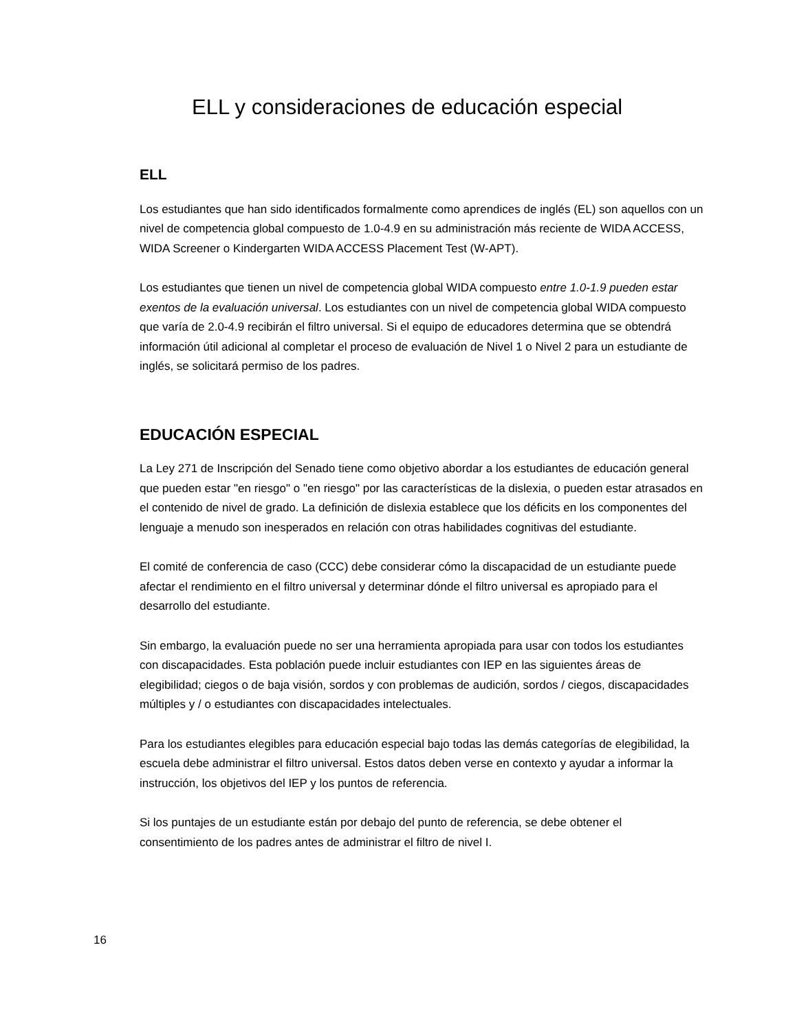ELL y consideraciones de educación especial
ELL
Los estudiantes que han sido identificados formalmente como aprendices de inglés (EL) son aquellos con un nivel de competencia global compuesto de 1.0-4.9 en su administración más reciente de WIDA ACCESS, WIDA Screener o Kindergarten WIDA ACCESS Placement Test (W-APT).
Los estudiantes que tienen un nivel de competencia global WIDA compuesto entre 1.0-1.9 pueden estar exentos de la evaluación universal. Los estudiantes con un nivel de competencia global WIDA compuesto que varía de 2.0-4.9 recibirán el filtro universal. Si el equipo de educadores determina que se obtendrá información útil adicional al completar el proceso de evaluación de Nivel 1 o Nivel 2 para un estudiante de inglés, se solicitará permiso de los padres.
EDUCACIÓN ESPECIAL
La Ley 271 de Inscripción del Senado tiene como objetivo abordar a los estudiantes de educación general que pueden estar "en riesgo" o "en riesgo" por las características de la dislexia, o pueden estar atrasados en el contenido de nivel de grado. La definición de dislexia establece que los déficits en los componentes del lenguaje a menudo son inesperados en relación con otras habilidades cognitivas del estudiante.
El comité de conferencia de caso (CCC) debe considerar cómo la discapacidad de un estudiante puede afectar el rendimiento en el filtro universal y determinar dónde el filtro universal es apropiado para el desarrollo del estudiante.
Sin embargo, la evaluación puede no ser una herramienta apropiada para usar con todos los estudiantes con discapacidades. Esta población puede incluir estudiantes con IEP en las siguientes áreas de elegibilidad; ciegos o de baja visión, sordos y con problemas de audición, sordos / ciegos, discapacidades múltiples y / o estudiantes con discapacidades intelectuales.
Para los estudiantes elegibles para educación especial bajo todas las demás categorías de elegibilidad, la escuela debe administrar el filtro universal. Estos datos deben verse en contexto y ayudar a informar la instrucción, los objetivos del IEP y los puntos de referencia.
Si los puntajes de un estudiante están por debajo del punto de referencia, se debe obtener el consentimiento de los padres antes de administrar el filtro de nivel I.
16